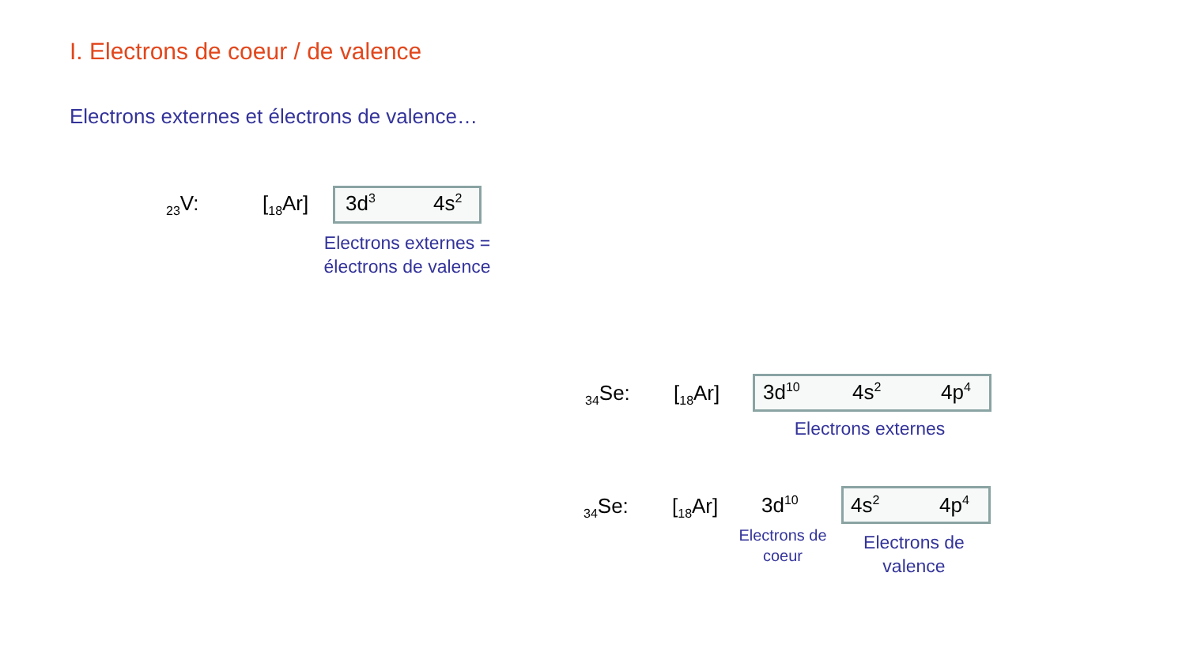I. Electrons de coeur / de valence
Electrons externes et électrons de valence…
<sub>23</sub>V: [<sub>18</sub>Ar] 3d<sup>3</sup> 4s<sup>2</sup>
Electrons externes =
électrons de valence
<sub>34</sub>Se: [<sub>18</sub>Ar] 3d<sup>10</sup> 4s<sup>2</sup> 4p<sup>4</sup>
Electrons externes
<sub>34</sub>Se: [<sub>18</sub>Ar] 3d<sup>10</sup> 4s<sup>2</sup> 4p<sup>4</sup>
Electrons de
coeur
Electrons de
valence